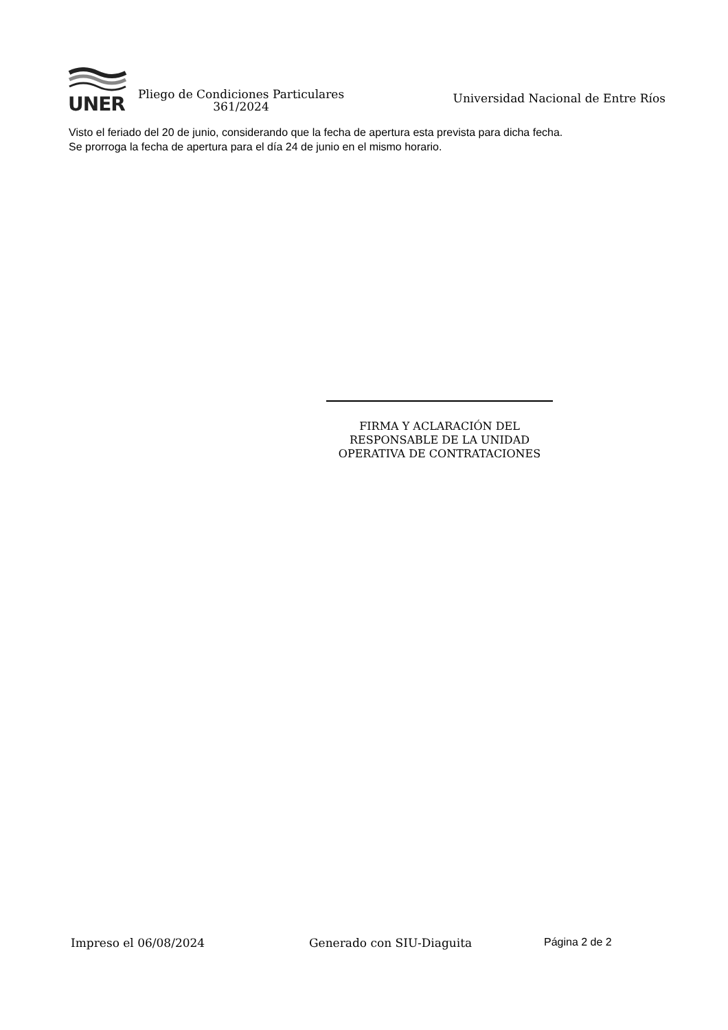UNER
Pliego de Condiciones Particulares 361/2024
Universidad Nacional de Entre Ríos
Visto el feriado del 20 de junio, considerando que la fecha de apertura esta prevista para dicha fecha.
Se prorroga la fecha de apertura para el día 24 de junio en el mismo horario.
FIRMA Y ACLARACIÓN DEL
RESPONSABLE DE LA UNIDAD
OPERATIVA DE CONTRATACIONES
Impreso el 06/08/2024 Generado con SIU-Diaguita Página 2 de 2